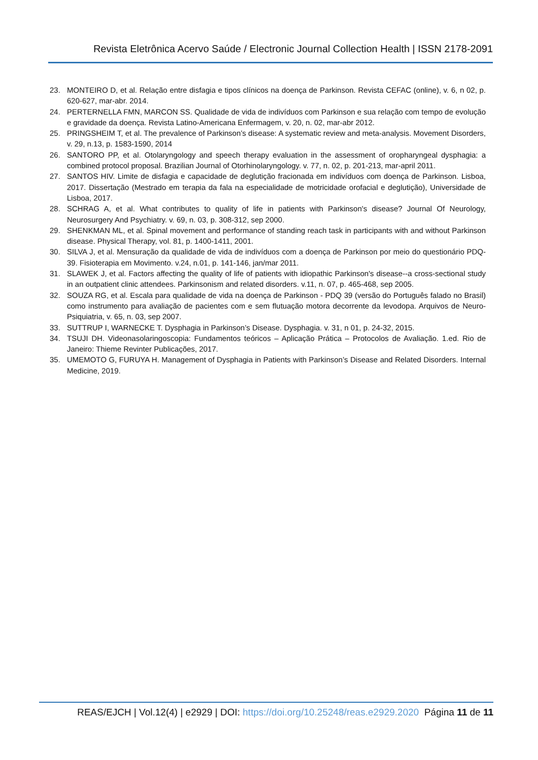Revista Eletrônica Acervo Saúde / Electronic Journal Collection Health | ISSN 2178-2091
23. MONTEIRO D, et al. Relação entre disfagia e tipos clínicos na doença de Parkinson. Revista CEFAC (online), v. 6, n 02, p. 620-627, mar-abr. 2014.
24. PERTERNELLA FMN, MARCON SS. Qualidade de vida de indivíduos com Parkinson e sua relação com tempo de evolução e gravidade da doença. Revista Latino-Americana Enfermagem, v. 20, n. 02, mar-abr 2012.
25. PRINGSHEIM T, et al. The prevalence of Parkinson’s disease: A systematic review and meta-analysis. Movement Disorders, v. 29, n.13, p. 1583-1590, 2014
26. SANTORO PP, et al. Otolaryngology and speech therapy evaluation in the assessment of oropharyngeal dysphagia: a combined protocol proposal. Brazilian Journal of Otorhinolaryngology. v. 77, n. 02, p. 201-213, mar-april 2011.
27. SANTOS HIV. Limite de disfagia e capacidade de deglutição fracionada em indivíduos com doença de Parkinson. Lisboa, 2017. Dissertação (Mestrado em terapia da fala na especialidade de motricidade orofacial e deglutição), Universidade de Lisboa, 2017.
28. SCHRAG A, et al. What contributes to quality of life in patients with Parkinson's disease? Journal Of Neurology, Neurosurgery And Psychiatry. v. 69, n. 03, p. 308-312, sep 2000.
29. SHENKMAN ML, et al. Spinal movement and performance of standing reach task in participants with and without Parkinson disease. Physical Therapy, vol. 81, p. 1400-1411, 2001.
30. SILVA J, et al. Mensuração da qualidade de vida de indivíduos com a doença de Parkinson por meio do questionário PDQ-39. Fisioterapia em Movimento. v.24, n.01, p. 141-146, jan/mar 2011.
31. SLAWEK J, et al. Factors affecting the quality of life of patients with idiopathic Parkinson's disease--a cross-sectional study in an outpatient clinic attendees. Parkinsonism and related disorders. v.11, n. 07, p. 465-468, sep 2005.
32. SOUZA RG, et al. Escala para qualidade de vida na doença de Parkinson - PDQ 39 (versão do Português falado no Brasil) como instrumento para avaliação de pacientes com e sem flutuação motora decorrente da levodopa. Arquivos de Neuro-Psiquiatria, v. 65, n. 03, sep 2007.
33. SUTTRUP I, WARNECKE T. Dysphagia in Parkinson’s Disease. Dysphagia. v. 31, n 01, p. 24-32, 2015.
34. TSUJI DH. Videonasolaringoscopia: Fundamentos teóricos – Aplicação Prática – Protocolos de Avaliação. 1.ed. Rio de Janeiro: Thieme Revinter Publicações, 2017.
35. UMEMOTO G, FURUYA H. Management of Dysphagia in Patients with Parkinson’s Disease and Related Disorders. Internal Medicine, 2019.
REAS/EJCH | Vol.12(4) | e2929 | DOI: https://doi.org/10.25248/reas.e2929.2020 Página 11 de 11